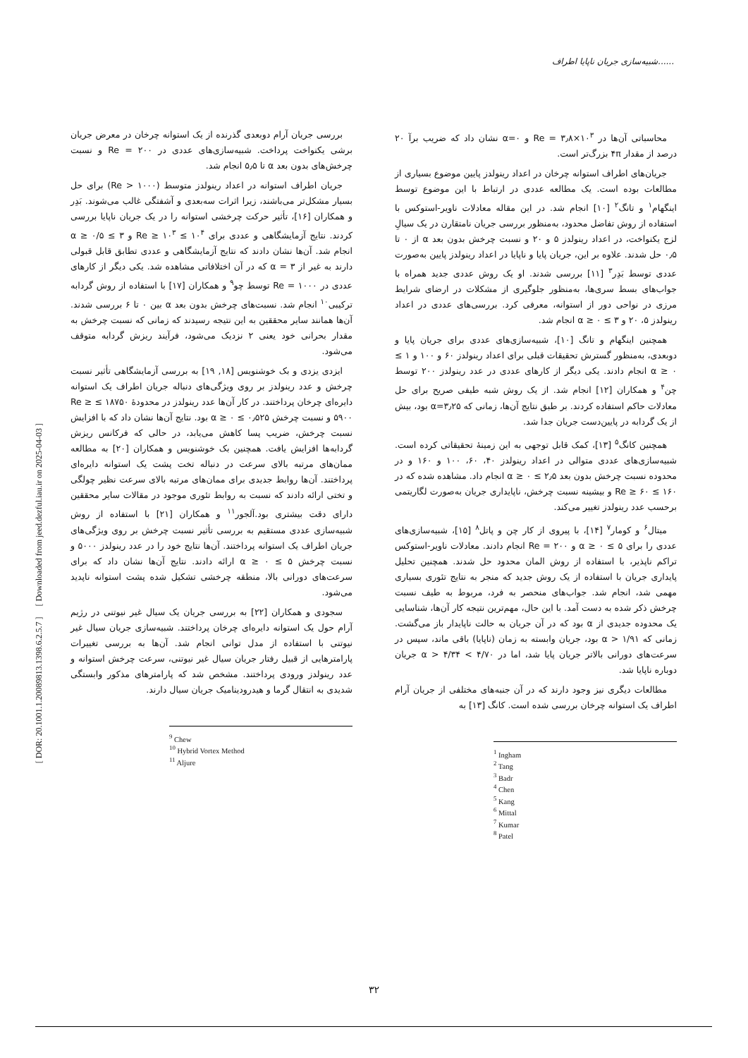شبیه‌سازی جریان ناپایا اطراف......
[ DOR: 20.1001.1.20089813.1398.6.2.5.7 ] [ Downloaded from jeed.dezful.iau.ir on 2025-04-03 ]
محاسباتی آن‌ها در Re = ۳٫۸×۱۰<sup>۳</sup> و α=۰ نشان داد که ضریب برآ ۲۰ درصد از مقدار ۴π بزرگ‌تر است.
جریان‌های اطراف استوانه چرخان در اعداد رینولدز پایین موضوع بسیاری از مطالعات بوده است. یک مطالعه عددی در ارتباط با این موضوع توسط اینگهام<sup>۱</sup> و تانگ<sup>۲</sup> [۱۰] انجام شد. در این مقاله معادلات ناویر-استوکس با استفاده از روش تفاضل محدود، به‌منظور بررسی جریان نامتقارن در یک سیالِ لزج یکنواخت، در اعداد رینولدز ۵ و ۲۰ و نسبت چرخش بدون بعد α از ۰ تا ۰٫۵ حل شدند. علاوه بر این، جریان پایا و ناپایا در اعداد رینولدز پایین به‌صورت عددی توسط بَدِر<sup>۳</sup> [۱۱] بررسی شدند. او یک روش عددی جدید همراه با جواب‌های بسط سری‌ها، به‌منظور جلوگیری از مشکلات در ارضای شرایط مرزی در نواحی دور از استوانه، معرفی کرد. بررسی‌های عددی در اعداد رینولدز ۵، ۲۰ و ۳ ≥ α ≥ ۰ انجام شد.
همچنین اینگهام و تانگ [۱۰]، شبیه‌سازی‌های عددی برای جریان پایا و دوبعدی، به‌منظور گسترش تحقیقات قبلی برای اعداد رینولدز ۶۰ و ۱۰۰ و ۱ ≥ α ≥ ۰ انجام دادند. یکی دیگر از کارهای عددی در عدد رینولدز ۲۰۰ توسط چن<sup>۴</sup> و همکاران [۱۲] انجام شد. از یک روش شبه طیفی صریح برای حل معادلات حاکم استفاده کردند. بر طبق نتایج آن‌ها، زمانی که α=۳٫۲۵ بود، بیش از یک گردابه در پایین‌دست جریان جدا شد.
همچنین کانگ<sup>۵</sup> [۱۳]، کمک قابل توجهی به این زمینهٔ تحقیقاتی کرده است. شبیه‌سازی‌های عددی متوالی در اعداد رینولدز ۴۰، ۶۰، ۱۰۰ و ۱۶۰ و در محدوده نسبت چرخش بدون بعد ۲٫۵ ≥ α ≥ ۰ انجام داد. مشاهده شده که در ۱۶۰ ≥ Re ≥ ۶۰ و بیشینه نسبت چرخش، ناپایداری جریان به‌صورت لگاریتمی برحسب عدد رینولدز تغییر می‌کند.
میتال<sup>۶</sup> و کومار<sup>۷</sup> [۱۴]، با پیروی از کار چن و پاتل<sup>۸</sup> [۱۵]، شبیه‌سازی‌های عددی را برای ۵ ≥ α ≥ ۰ و Re = ۲۰۰ انجام دادند. معادلات ناویر-استوکس تراکم ناپذیر، با استفاده از روش المان محدود حل شدند. همچنین تحلیل پایداری جریان با استفاده از یک روش جدید که منجر به نتایج تئوری بسیاری مهمی شد، انجام شد. جواب‌های منحصر به فرد، مربوط به طیف نسبت چرخش ذکر شده به دست آمد. با این حال، مهم‌ترین نتیجه کار آن‌ها، شناسایی یک محدوده جدیدی از α بود که در آن جریان به حالت ناپایدار باز می‌گشت. زمانی که ۱/۹۱ < α بود، جریان وابسته به زمان (ناپایا) باقی ماند، سپس در سرعت‌های دورانی بالاتر جریان پایا شد، اما در ۴/۷۰ > α > ۴/۳۴ جریان دوباره ناپایا شد.
مطالعات دیگری نیز وجود دارند که در آن جنبه‌های مختلفی از جریان آرام اطراف یک استوانه چرخان بررسی شده است. کانگ [۱۳] به
<sup>1</sup> Ingham
<sup>2</sup> Tang
<sup>3</sup> Badr
<sup>4</sup> Chen
<sup>5</sup> Kang
<sup>6</sup> Mittal
<sup>7</sup> Kumar
<sup>8</sup> Patel
بررسی جریان آرام دوبعدی گذرنده از یک استوانه چرخان در معرض جریان برشی یکنواخت پرداخت. شبیه‌سازی‌های عددی در Re = ۲۰۰ و نسبت چرخش‌های بدون بعد α تا ۵٫۵ انجام شد.
جریان اطراف استوانه در اعداد رینولدز متوسط (Re > ۱۰۰۰) برای حل بسیار مشکل‌تر می‌باشند، زیرا اثرات سه‌بعدی و آشفتگی غالب می‌شوند. بَدِر و همکاران [۱۶]، تأثیر حرکت چرخشی استوانه را در یک جریان ناپایا بررسی کردند. نتایج آزمایشگاهی و عددی برای ۱۰<sup>۴</sup> ≥ Re ≥ ۱۰<sup>۳</sup> و ۳ ≥ α ≥ ۰/۵ انجام شد. آن‌ها نشان دادند که نتایج آزمایشگاهی و عددی تطابق قابل قبولی دارند به غیر از α = ۳ که در آن اختلافاتی مشاهده شد. یکی دیگر از کارهای عددی در Re = ۱۰۰۰ توسط چو<sup>۹</sup> و همکاران [۱۷] با استفاده از روش گردابه ترکیبی<sup>۱۰</sup> انجام شد. نسبت‌های چرخش بدون بعد α بین ۰ تا ۶ بررسی شدند. آن‌ها همانند سایر محققین به این نتیجه رسیدند که زمانی که نسبت چرخش به مقدار بحرانی خود یعنی ۲ نزدیک می‌شود، فرآیند ریزش گردابه متوقف می‌شود.
ایزدی یزدی و بک خوشنویس [۱۸, ۱۹] به بررسی آزمایشگاهی تأثیر نسبت چرخش و عدد رینولدز بر روی ویژگی‌های دنباله جریان اطراف یک استوانه دایره‌ای چرخان پرداختند. در کار آن‌ها عدد رینولدز در محدودهٔ ۱۸۷۵۰ ≥ Re ≥ ۵۹۰۰ و نسبت چرخش ۰٫۵۲۵ ≥ α ≥ ۰ بود. نتایج آن‌ها نشان داد که با افزایش نسبت چرخش، ضریب پسا کاهش می‌یابد، در حالی که فرکانس ریزش گردابه‌ها افزایش یافت. همچنین بک خوشنویس و همکاران [۲۰] به مطالعه ممان‌های مرتبه بالای سرعت در دنباله تخت پشت یک استوانه دایره‌ای پرداختند. آن‌ها روابط جدیدی برای ممان‌های مرتبه بالای سرعت نظیر چولگی و تختی ارائه دادند که نسبت به روابط تئوری موجود در مقالات سایر محققین دارای دقت بیشتری بود.آلجور<sup>۱۱</sup> و همکاران [۲۱] با استفاده از روش شبیه‌سازی عددی مستقیم به بررسی تأثیر نسبت چرخش بر روی ویژگی‌های جریان اطراف یک استوانه پرداختند. آن‌ها نتایج خود را در عدد رینولدز ۵۰۰۰ و نسبت چرخش ۵ ≥ α ≥ ۰ ارائه دادند. نتایج آن‌ها نشان داد که برای سرعت‌های دورانی بالا، منطقه چرخشی تشکیل شده پشت استوانه ناپدید می‌شود.
سجودی و همکاران [۲۲] به بررسی جریان یک سیال غیر نیوتنی در رژیم آرام حول یک استوانه دایره‌ای چرخان پرداختند. شبیه‌سازی جریان سیال غیر نیوتنی با استفاده از مدل توانی انجام شد. آن‌ها به بررسی تغییرات پارامترهایی از قبیل رفتار جریان سیال غیر نیوتنی، سرعت چرخش استوانه و عدد رینولدز ورودی پرداختند. مشخص شد که پارامترهای مذکور وابستگی شدیدی به انتقال گرما و هیدرودینامیک جریان سیال دارند.
<sup>9</sup> Chew
<sup>10</sup> Hybrid Vortex Method
<sup>11</sup> Aljure
۳۲